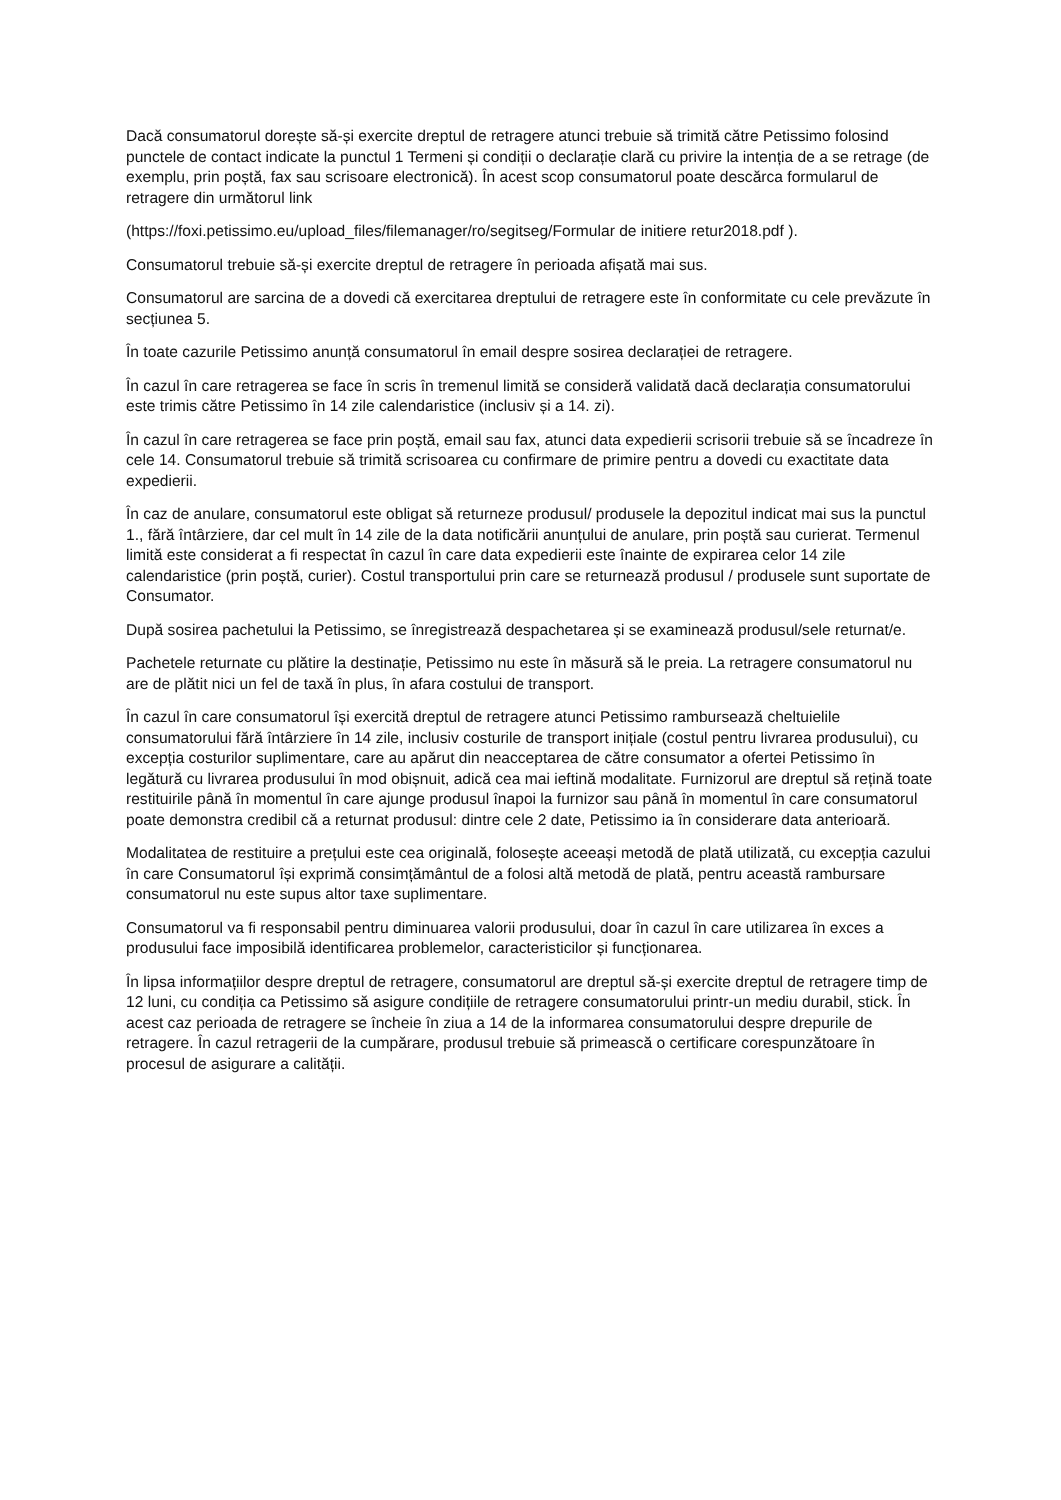Dacă consumatorul dorește să-și exercite dreptul de retragere atunci trebuie să trimită către Petissimo folosind punctele de contact indicate la punctul 1 Termeni și condiții o declarație clară cu privire la intenția de a se retrage (de exemplu, prin poștă, fax sau scrisoare electronică). În acest scop consumatorul poate descărca formularul de retragere din următorul link
(https://foxi.petissimo.eu/upload_files/filemanager/ro/segitseg/Formular de initiere retur2018.pdf ).
Consumatorul trebuie să-și exercite dreptul de retragere în perioada afișată mai sus.
Consumatorul are sarcina de a dovedi că exercitarea dreptului de retragere este în conformitate cu cele prevăzute în secțiunea 5.
În toate cazurile Petissimo anunță consumatorul în email despre sosirea declarației de retragere.
În cazul în care retragerea se face în scris în tremenul limită se consideră validată dacă declarația consumatorului este trimis către Petissimo în 14 zile calendaristice (inclusiv și a 14. zi).
În cazul în care retragerea se face prin poștă, email sau fax, atunci data expedierii scrisorii trebuie să se încadreze în cele 14. Consumatorul trebuie să trimită scrisoarea cu confirmare de primire pentru a dovedi cu exactitate data expedierii.
În caz de anulare, consumatorul este obligat să returneze produsul/ produsele la depozitul indicat mai sus la punctul 1., fără întârziere, dar cel mult în 14 zile de la data notificării anunțului de anulare, prin poștă sau curierat. Termenul limită este considerat a fi respectat în cazul în care data expedierii este înainte de expirarea celor 14 zile calendaristice (prin poștă, curier). Costul transportului prin care se returnează produsul / produsele sunt suportate de Consumator.
După sosirea pachetului la Petissimo, se înregistrează despachetarea și se examinează produsul/sele returnat/e.
Pachetele returnate cu plătire la destinație, Petissimo nu este în măsură să le preia. La retragere consumatorul nu are de plătit nici un fel de taxă în plus, în afara costului de transport.
În cazul în care consumatorul își exercită dreptul de retragere atunci Petissimo rambursează cheltuielile consumatorului fără întârziere în 14 zile, inclusiv costurile de transport inițiale (costul pentru livrarea produsului), cu excepția costurilor suplimentare, care au apărut din neacceptarea de către consumator a ofertei Petissimo în legătură cu livrarea produsului în mod obișnuit, adică cea mai ieftină modalitate. Furnizorul are dreptul să rețină toate restituirile până în momentul în care ajunge produsul înapoi la furnizor sau până în momentul în care consumatorul poate demonstra credibil că a returnat produsul: dintre cele 2 date, Petissimo ia în considerare data anterioară.
Modalitatea de restituire a prețului este cea originală, folosește aceeași metodă de plată utilizată, cu excepția cazului în care Consumatorul își exprimă consimțământul de a folosi altă metodă de plată, pentru această rambursare consumatorul nu este supus altor taxe suplimentare.
Consumatorul va fi responsabil pentru diminuarea valorii produsului, doar în cazul în care utilizarea în exces a produsului face imposibilă identificarea problemelor, caracteristicilor și funcționarea.
În lipsa informațiilor despre dreptul de retragere, consumatorul are dreptul să-și exercite dreptul de retragere timp de 12 luni, cu condiția ca Petissimo să asigure condițiile de retragere consumatorului printr-un mediu durabil, stick. În acest caz perioada de retragere se încheie în ziua a 14 de la informarea consumatorului despre drepurile de retragere. În cazul retragerii de la cumpărare, produsul trebuie să primească o certificare corespunzătoare în procesul de asigurare a calității.